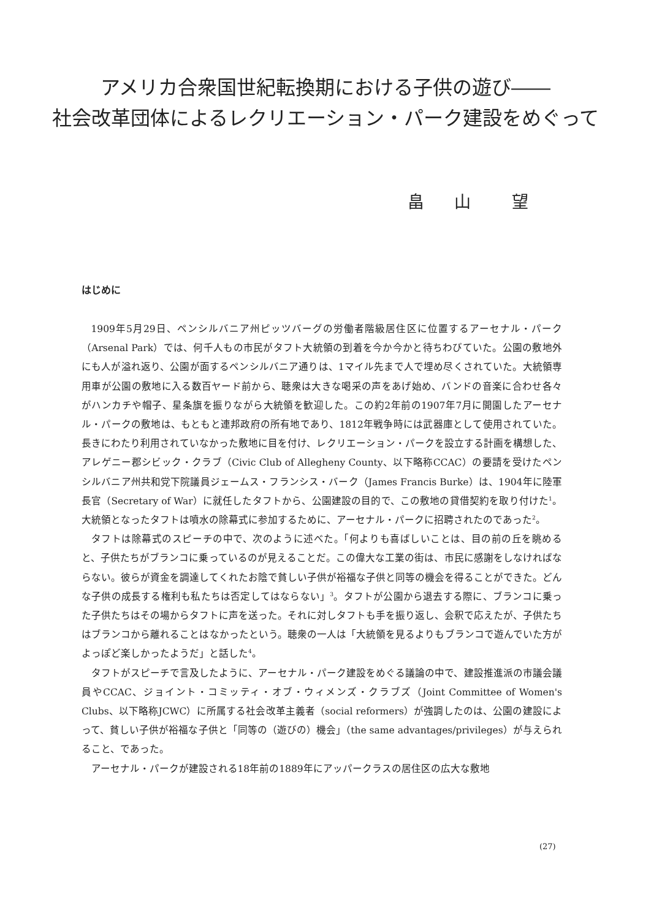アメリカ合衆国世紀転換期における子供の遊び――
社会改革団体によるレクリエーション・パーク建設をめぐって
畠 山　望
はじめに
1909年5月29日、ペンシルバニア州ピッツバーグの労働者階級居住区に位置するアーセナル・パーク（Arsenal Park）では、何千人もの市民がタフト大統領の到着を今か今かと待ちわびていた。公園の敷地外にも人が溢れ返り、公園が面するペンシルバニア通りは、1マイル先まで人で埋め尽くされていた。大統領専用車が公園の敷地に入る数百ヤード前から、聴衆は大きな喝采の声をあげ始め、バンドの音楽に合わせ各々がハンカチや帽子、星条旗を振りながら大統領を歓迎した。この約2年前の1907年7月に開園したアーセナル・パークの敷地は、もともと連邦政府の所有地であり、1812年戦争時には武器庫として使用されていた。長きにわたり利用されていなかった敷地に目を付け、レクリエーション・パークを設立する計画を構想した、アレゲニー郡シビック・クラブ（Civic Club of Allegheny County、以下略称CCAC）の要請を受けたペンシルバニア州共和党下院議員ジェームス・フランシス・バーク（James Francis Burke）は、1904年に陸軍長官（Secretary of War）に就任したタフトから、公園建設の目的で、この敷地の貸借契約を取り付けた<sup>1</sup>。大統領となったタフトは噴水の除幕式に参加するために、アーセナル・パークに招聘されたのであった<sup>2</sup>。
タフトは除幕式のスピーチの中で、次のように述べた。「何よりも喜ばしいことは、目の前の丘を眺めると、子供たちがブランコに乗っているのが見えることだ。この偉大な工業の街は、市民に感謝をしなければならない。彼らが資金を調達してくれたお陰で貧しい子供が裕福な子供と同等の機会を得ることができた。どんな子供の成長する権利も私たちは否定してはならない」<sup>3</sup>。タフトが公園から退去する際に、ブランコに乗った子供たちはその場からタフトに声を送った。それに対しタフトも手を振り返し、会釈で応えたが、子供たちはブランコから離れることはなかったという。聴衆の一人は「大統領を見るよりもブランコで遊んでいた方がよっぽど楽しかったようだ」と話した<sup>4</sup>。
タフトがスピーチで言及したように、アーセナル・パーク建設をめぐる議論の中で、建設推進派の市議会議員やCCAC、ジョイント・コミッティ・オブ・ウィメンズ・クラブズ（Joint Committee of Women's Clubs、以下略称JCWC）に所属する社会改革主義者（social reformers）が強調したのは、公園の建設によって、貧しい子供が裕福な子供と「同等の（遊びの）機会」（the same advantages/privileges）が与えられること、であった。
アーセナル・パークが建設される18年前の1889年にアッパークラスの居住区の広大な敷地
(27)